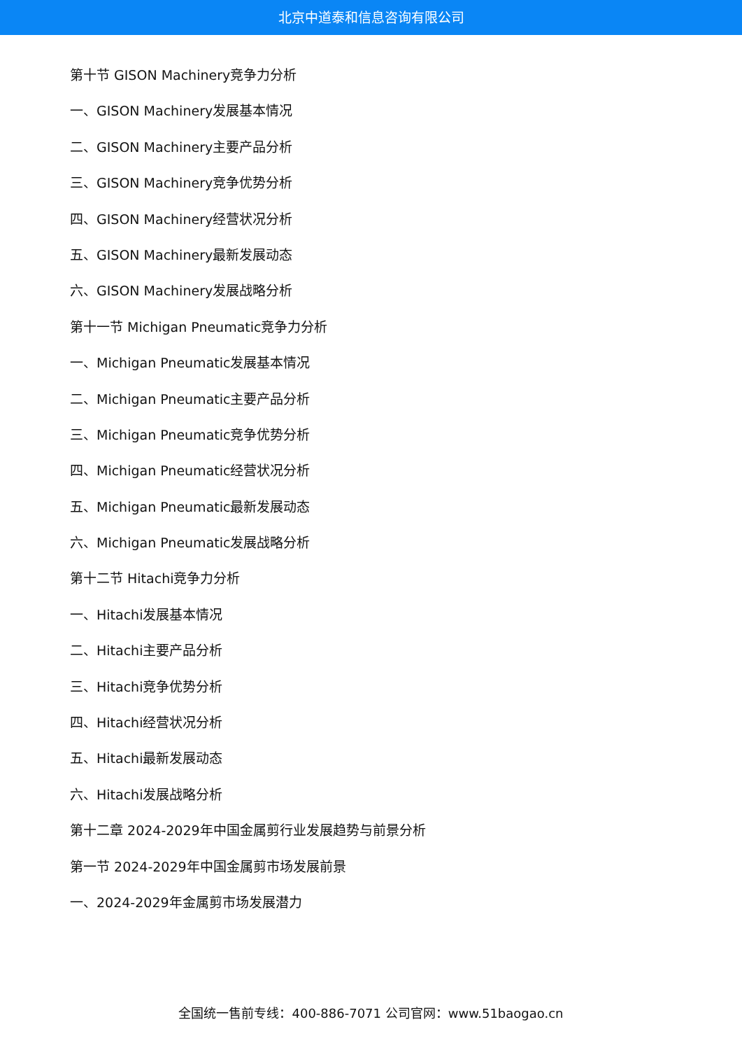北京中道泰和信息咨询有限公司
第十节 GISON Machinery竞争力分析
一、GISON Machinery发展基本情况
二、GISON Machinery主要产品分析
三、GISON Machinery竞争优势分析
四、GISON Machinery经营状况分析
五、GISON Machinery最新发展动态
六、GISON Machinery发展战略分析
第十一节 Michigan Pneumatic竞争力分析
一、Michigan Pneumatic发展基本情况
二、Michigan Pneumatic主要产品分析
三、Michigan Pneumatic竞争优势分析
四、Michigan Pneumatic经营状况分析
五、Michigan Pneumatic最新发展动态
六、Michigan Pneumatic发展战略分析
第十二节 Hitachi竞争力分析
一、Hitachi发展基本情况
二、Hitachi主要产品分析
三、Hitachi竞争优势分析
四、Hitachi经营状况分析
五、Hitachi最新发展动态
六、Hitachi发展战略分析
第十二章 2024-2029年中国金属剪行业发展趋势与前景分析
第一节 2024-2029年中国金属剪市场发展前景
一、2024-2029年金属剪市场发展潜力
全国统一售前专线：400-886-7071 公司官网：www.51baogao.cn